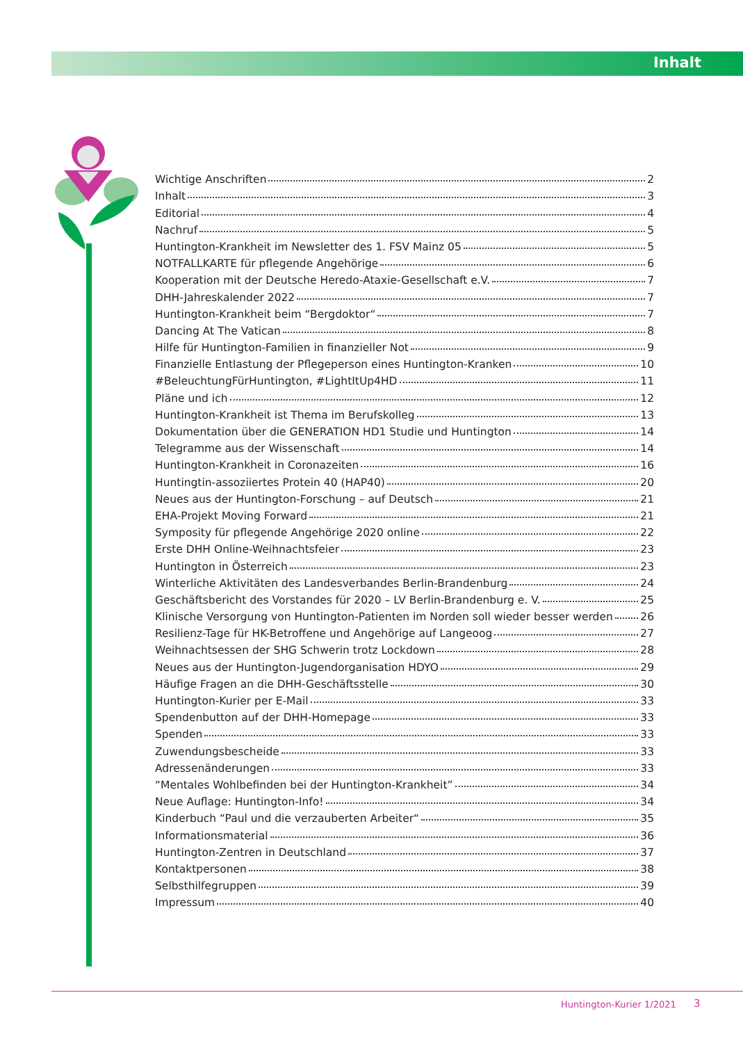Inhalt
Wichtige Anschriften 2
Inhalt 3
Editorial 4
Nachruf 5
Huntington-Krankheit im Newsletter des 1. FSV Mainz 05 5
NOTFALLKARTE für pflegende Angehörige 6
Kooperation mit der Deutsche Heredo-Ataxie-Gesellschaft e.V. 7
DHH-Jahreskalender 2022 7
Huntington-Krankheit beim “Bergdoktor“ 7
Dancing At The Vatican 8
Hilfe für Huntington-Familien in finanzieller Not 9
Finanzielle Entlastung der Pflegeperson eines Huntington-Kranken 10
#BeleuchtungFürHuntington, #LightItUp4HD 11
Pläne und ich 12
Huntington-Krankheit ist Thema im Berufskolleg 13
Dokumentation über die GENERATION HD1 Studie und Huntington 14
Telegramme aus der Wissenschaft 14
Huntington-Krankheit in Coronazeiten 16
Huntingtin-assoziiertes Protein 40 (HAP40) 20
Neues aus der Huntington-Forschung – auf Deutsch 21
EHA-Projekt Moving Forward 21
Symposity für pflegende Angehörige 2020 online 22
Erste DHH Online-Weihnachtsfeier 23
Huntington in Österreich 23
Winterliche Aktivitäten des Landesverbandes Berlin-Brandenburg 24
Geschäftsbericht des Vorstandes für 2020 – LV Berlin-Brandenburg e. V. 25
Klinische Versorgung von Huntington-Patienten im Norden soll wieder besser werden 26
Resilienz-Tage für HK-Betroffene und Angehörige auf Langeoog 27
Weihnachtsessen der SHG Schwerin trotz Lockdown 28
Neues aus der Huntington-Jugendorganisation HDYO 29
Häufige Fragen an die DHH-Geschäftsstelle 30
Huntington-Kurier per E-Mail 33
Spendenbutton auf der DHH-Homepage 33
Spenden 33
Zuwendungsbescheide 33
Adressenänderungen 33
“Mentales Wohlbefinden bei der Huntington-Krankheit” 34
Neue Auflage: Huntington-Info! 34
Kinderbuch “Paul und die verzauberten Arbeiter“ 35
Informationsmaterial 36
Huntington-Zentren in Deutschland 37
Kontaktpersonen 38
Selbsthilfegruppen 39
Impressum 40
Huntington-Kurier 1/2021 3